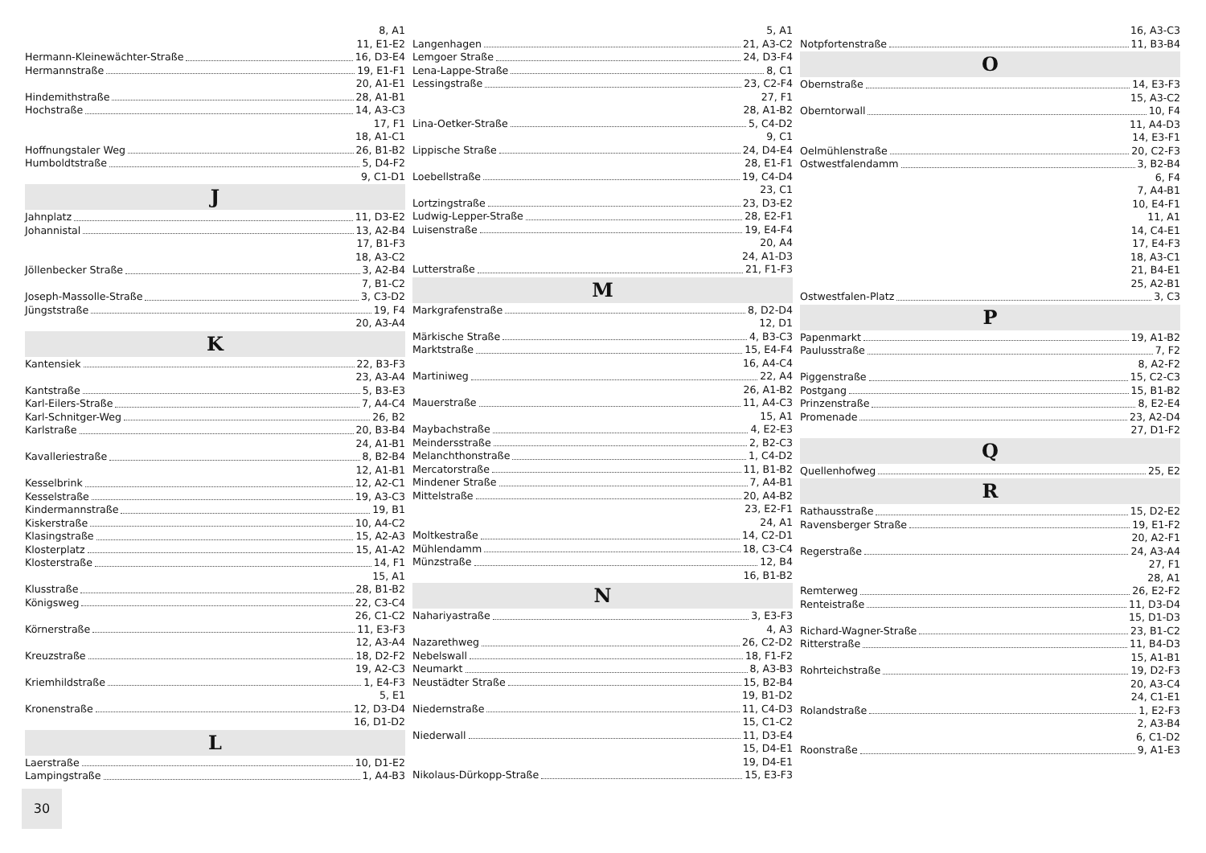8, A1
11, E1-E2
Hermann-Kleinewächter-Straße 16, D3-E4
Hermannstraße 19, E1-F1
20, A1-E1
Hindemithstraße 28, A1-B1
Hochstraße 14, A3-C3
17, F1
18, A1-C1
Hoffnungstaler Weg 26, B1-B2
Humboldtstraße 5, D4-F2
9, C1-D1
J
Jahnplatz 11, D3-E2
Johannistal 13, A2-B4
17, B1-F3
18, A3-C2
Jöllenbecker Straße 3, A2-B4
7, B1-C2
Joseph-Massolle-Straße 3, C3-D2
Jüngststraße 19, F4
20, A3-A4
K
Kantensiek 22, B3-F3
23, A3-A4
Kantstraße 5, B3-E3
Karl-Eilers-Straße 7, A4-C4
Karl-Schnitger-Weg 26, B2
Karlstraße 20, B3-B4
24, A1-B1
Kavalleriestraße 8, B2-B4
12, A1-B1
Kesselbrink 12, A2-C1
Kesselstraße 19, A3-C3
Kindermannstraße 19, B1
Kiskerstraße 10, A4-C2
Klasingstraße 15, A2-A3
Klosterplatz 15, A1-A2
Klosterstraße 14, F1
15, A1
Klusstraße 28, B1-B2
Königsweg 22, C3-C4
26, C1-C2
Körnerstraße 11, E3-F3
12, A3-A4
Kreuzstraße 18, D2-F2
19, A2-C3
Kriemhildstraße 1, E4-F3
5, E1
Kronenstraße 12, D3-D4
16, D1-D2
L
Laerstraße 10, D1-E2
Lampingstraße 1, A4-B3
5, A1
Langenhagen 21, A3-C2
Lemgoer Straße 24, D3-F4
Lena-Lappe-Straße 8, C1
Lessingstraße 23, C2-F4
27, F1
28, A1-B2
Lina-Oetker-Straße 5, C4-D2
9, C1
Lippische Straße 24, D4-E4
28, E1-F1
Loebellstraße 19, C4-D4
23, C1
Lortzingstraße 23, D3-E2
Ludwig-Lepper-Straße 28, E2-F1
Luisenstraße 19, E4-F4
20, A4
24, A1-D3
Lutterstraße 21, F1-F3
M
Markgrafenstraße 8, D2-D4
12, D1
Märkische Straße 4, B3-C3
Marktstraße 15, E4-F4
16, A4-C4
Martiniweg 22, A4
26, A1-B2
Mauerstraße 11, A4-C3
15, A1
Maybachstraße 4, E2-E3
Meindersstraße 2, B2-C3
Melanchthonstraße 1, C4-D2
Mercatorstraße 11, B1-B2
Mindener Straße 7, A4-B1
Mittelstraße 20, A4-B2
23, E2-F1
24, A1
Moltkestraße 14, C2-D1
Mühlendamm 18, C3-C4
Münzstraße 12, B4
16, B1-B2
N
Nahariyastraße 3, E3-F3
4, A3
Nazarethweg 26, C2-D2
Nebelswall 18, F1-F2
Neumarkt 8, A3-B3
Neustädter Straße 15, B2-B4
19, B1-D2
Niedernstraße 11, C4-D3
15, C1-C2
Niederwall 11, D3-E4
15, D4-E1
19, D4-E1
Nikolaus-Dürkopp-Straße 15, E3-F3
16, A3-C3
Notpfortenstraße 11, B3-B4
O
Obernstraße 14, E3-F3
15, A3-C2
Oberntorwall 10, F4
11, A4-D3
14, E3-F1
Oelmühlenstraße 20, C2-F3
Ostwestfalendamm 3, B2-B4
6, F4
7, A4-B1
10, E4-F1
11, A1
14, C4-E1
17, E4-F3
18, A3-C1
21, B4-E1
25, A2-B1
Ostwestfalen-Platz 3, C3
P
Papenmarkt 19, A1-B2
Paulusstraße 7, F2
8, A2-F2
Piggenstraße 15, C2-C3
Postgang 15, B1-B2
Prinzenstraße 8, E2-E4
Promenade 23, A2-D4
27, D1-F2
Q
Quellenhofweg 25, E2
R
Rathausstraße 15, D2-E2
Ravensberger Straße 19, E1-F2
20, A2-F1
Regerstraße 24, A3-A4
27, F1
28, A1
Remterweg 26, E2-F2
Renteistraße 11, D3-D4
15, D1-D3
Richard-Wagner-Straße 23, B1-C2
Ritterstraße 11, B4-D3
15, A1-B1
Rohrteichstraße 19, D2-F3
20, A3-C4
24, C1-E1
Rolandstraße 1, E2-F3
2, A3-B4
6, C1-D2
Roonstraße 9, A1-E3
30